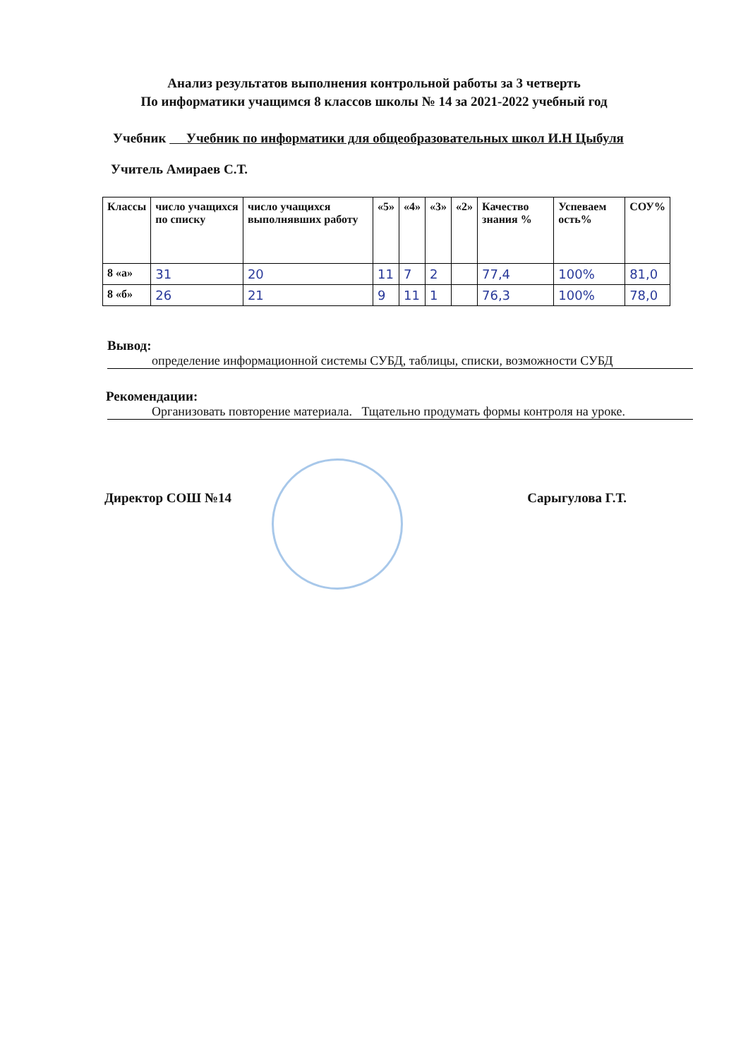Анализ результатов выполнения контрольной работы за 3 четверть
По информатики учащимся 8 классов школы № 14 за 2021-2022 учебный год
Учебник Учебник по информатики для общеобразовательных школ И.Н Цыбуля
Учитель Амираев С.Т.
| Классы | число учащихся по списку | число учащихся выполнявших работу | «5» | «4» | «3» | «2» | Качество знания % | Успеваем ость% | СОУ% |
| --- | --- | --- | --- | --- | --- | --- | --- | --- | --- |
| 8 «а» | 31 | 20 | 11 | 7 | 2 | | 77,4 | 100% | 81,0 |
| 8 «б» | 26 | 21 | 9 | 11 | 1 | | 76,3 | 100% | 78,0 |
Вывод:
определение информационной системы СУБД, таблицы, списки, возможности СУБД
Рекомендации:
Организовать повторение материала. Тщательно продумать формы контроля на уроке.
Директор СОШ №14 Сарыгулова Г.Т.